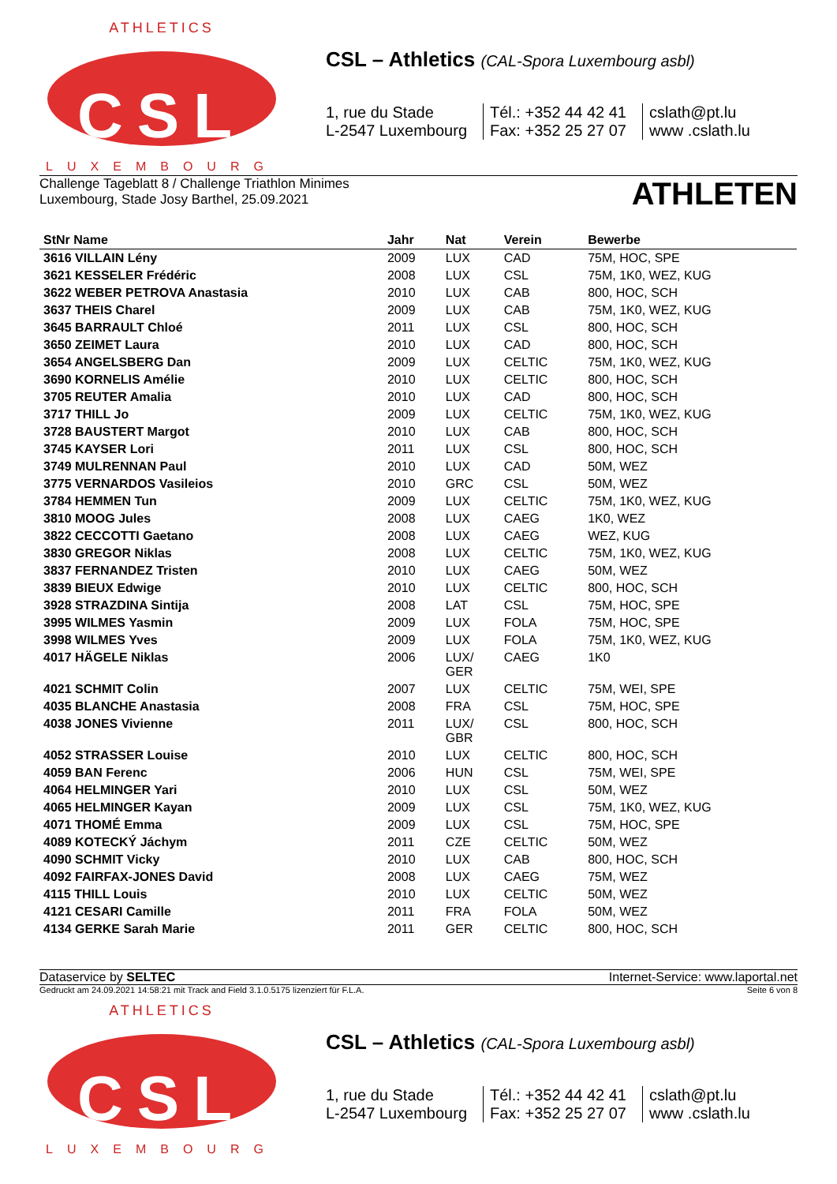ATHLETICS
CSL
LUXEMBOURG
CSL – Athletics (CAL-Spora Luxembourg asbl)
1, rue du Stade
L-2547 Luxembourg
Tél.: +352 44 42 41
Fax: +352 25 27 07
cslath@pt.lu
www .cslath.lu
Challenge Tageblatt 8 / Challenge Triathlon Minimes
Luxembourg, Stade Josy Barthel, 25.09.2021
ATHLETEN
| StNr Name | Jahr | Nat | Verein | Bewerbe |
| --- | --- | --- | --- | --- |
| 3616 VILLAIN Lény | 2009 | LUX | CAD | 75M, HOC, SPE |
| 3621 KESSELER Frédéric | 2008 | LUX | CSL | 75M, 1K0, WEZ, KUG |
| 3622 WEBER PETROVA Anastasia | 2010 | LUX | CAB | 800, HOC, SCH |
| 3637 THEIS Charel | 2009 | LUX | CAB | 75M, 1K0, WEZ, KUG |
| 3645 BARRAULT Chloé | 2011 | LUX | CSL | 800, HOC, SCH |
| 3650 ZEIMET Laura | 2010 | LUX | CAD | 800, HOC, SCH |
| 3654 ANGELSBERG Dan | 2009 | LUX | CELTIC | 75M, 1K0, WEZ, KUG |
| 3690 KORNELIS Amélie | 2010 | LUX | CELTIC | 800, HOC, SCH |
| 3705 REUTER Amalia | 2010 | LUX | CAD | 800, HOC, SCH |
| 3717 THILL Jo | 2009 | LUX | CELTIC | 75M, 1K0, WEZ, KUG |
| 3728 BAUSTERT Margot | 2010 | LUX | CAB | 800, HOC, SCH |
| 3745 KAYSER Lori | 2011 | LUX | CSL | 800, HOC, SCH |
| 3749 MULRENNAN Paul | 2010 | LUX | CAD | 50M, WEZ |
| 3775 VERNARDOS Vasileios | 2010 | GRC | CSL | 50M, WEZ |
| 3784 HEMMEN Tun | 2009 | LUX | CELTIC | 75M, 1K0, WEZ, KUG |
| 3810 MOOG Jules | 2008 | LUX | CAEG | 1K0, WEZ |
| 3822 CECCOTTI Gaetano | 2008 | LUX | CAEG | WEZ, KUG |
| 3830 GREGOR Niklas | 2008 | LUX | CELTIC | 75M, 1K0, WEZ, KUG |
| 3837 FERNANDEZ Tristen | 2010 | LUX | CAEG | 50M, WEZ |
| 3839 BIEUX Edwige | 2010 | LUX | CELTIC | 800, HOC, SCH |
| 3928 STRAZDINA Sintija | 2008 | LAT | CSL | 75M, HOC, SPE |
| 3995 WILMES Yasmin | 2009 | LUX | FOLA | 75M, HOC, SPE |
| 3998 WILMES Yves | 2009 | LUX | FOLA | 75M, 1K0, WEZ, KUG |
| 4017 HÄGELE Niklas | 2006 | LUX/ GER | CAEG | 1K0 |
| 4021 SCHMIT Colin | 2007 | LUX | CELTIC | 75M, WEI, SPE |
| 4035 BLANCHE Anastasia | 2008 | FRA | CSL | 75M, HOC, SPE |
| 4038 JONES Vivienne | 2011 | LUX/ GBR | CSL | 800, HOC, SCH |
| 4052 STRASSER Louise | 2010 | LUX | CELTIC | 800, HOC, SCH |
| 4059 BAN Ferenc | 2006 | HUN | CSL | 75M, WEI, SPE |
| 4064 HELMINGER Yari | 2010 | LUX | CSL | 50M, WEZ |
| 4065 HELMINGER Kayan | 2009 | LUX | CSL | 75M, 1K0, WEZ, KUG |
| 4071 THOMÉ Emma | 2009 | LUX | CSL | 75M, HOC, SPE |
| 4089 KOTECKÝ Jáchym | 2011 | CZE | CELTIC | 50M, WEZ |
| 4090 SCHMIT Vicky | 2010 | LUX | CAB | 800, HOC, SCH |
| 4092 FAIRFAX-JONES David | 2008 | LUX | CAEG | 75M, WEZ |
| 4115 THILL Louis | 2010 | LUX | CELTIC | 50M, WEZ |
| 4121 CESARI Camille | 2011 | FRA | FOLA | 50M, WEZ |
| 4134 GERKE Sarah Marie | 2011 | GER | CELTIC | 800, HOC, SCH |
Dataservice by SELTEC Internet-Service: www.laportal.net
Gedruckt am 24.09.2021 14:58:21 mit Track and Field 3.1.0.5175 lizenziert für F.L.A. Seite 6 von 8
ATHLETICS
CSL
LUXEMBOURG
CSL – Athletics (CAL-Spora Luxembourg asbl)
1, rue du Stade
L-2547 Luxembourg
Tél.: +352 44 42 41
Fax: +352 25 27 07
cslath@pt.lu
www .cslath.lu